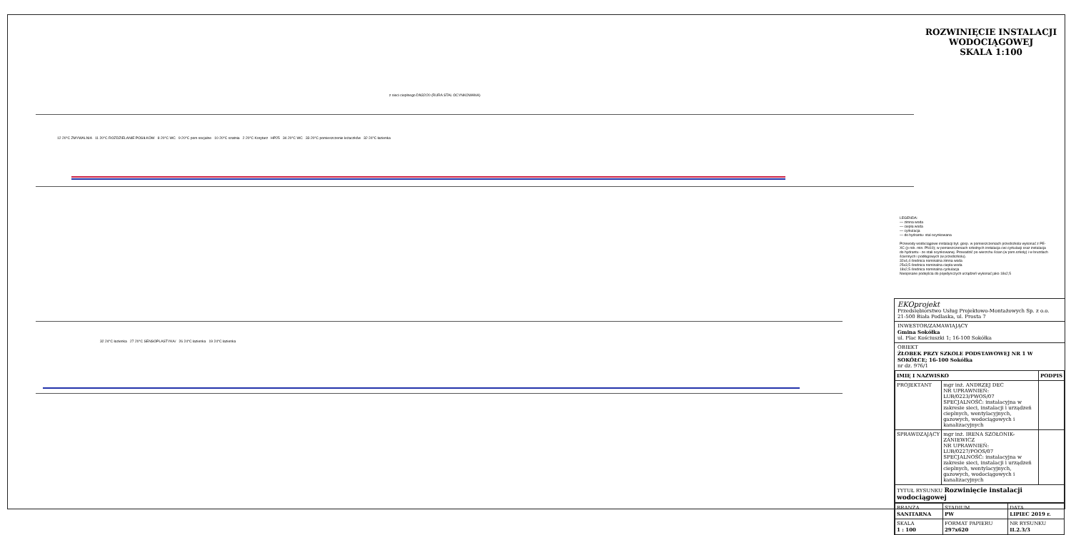ROZWINIĘCIE INSTALACJI
WODOCIĄGOWEJ
SKALA 1:100
12 20°C ZMYWALNIA 11 20°C ROZDZIELANIE POSIŁKÓW 8 20°C WC 9 20°C pom socjalne 10 20°C szatnia 2 20°C Korytarz HP25 34 20°C WC 33 20°C pomieszczenie leżaczków 32 24°C łazienka
z sieci cieplnego DN32/20 (RURA STAL OCYNKOWANA)
32 24°C łazienka 27 20°C SENSOPLASTYKA/ 26 24°C łazienka 19 24°C łazienka
LEGENDA:
— zimna woda
— ciepła woda
— cyrkulacja
— do hydrantu- stal ocynkowana
Przewody wodociągowe instalacji byt. gosp. w pomieszczeniach przedszkola wykonać z PE-XC (p rob. min. PN10); w pomieszczeniach szkolnych instalacja cwi cyrkulacji oraz instalacja do hydrantu - ze stali ocynkowanej. Prowadzić po wierzchu ścian (w pom.szkoły) i w bruzdach ściennych i podłogowych (w przedszkolu).
32x4,4 średnica nominalna zimna woda
25x3,5 średnica nominalna ciepła woda
18x2,5 średnica nominalna cyrkulacja
Nieopisane podejścia do pojedynczych urządzeń wykonać jako 18x2,5
EKOprojekt
Przedsiębiorstwo Usług Projektowo-Montażowych Sp. z o.o.
21-500 Biała Podlaska, ul. Prosta 7
INWESTOR/ZAMAWIAJĄCY
Gmina Sokółka
ul. Plac Kościuszki 1; 16-100 Sokółka
OBIEKT
ŻŁOBEK PRZY SZKOLE PODSTAWOWEJ NR 1 W SOKÓŁCE; 16-100 Sokółka
nr dz. 976/1
| IMIĘ I NAZWISKO | | PODPIS |
| PROJEKTANT | mgr inż. ANDRZEJ DEC NR UPRAWNIEŃ: LUB/0223/PWOS/07 SPECJALNOŚĆ: instalacyjna w zakresie sieci, instalacji i urządzeń cieplnych, wentylacyjnych, gazowych, wodociągowych i kanalizacyjnych | |
| SPRAWDZAJĄCY | mgr inż. IRENA SZOŁONIK-ZANIEWICZ NR UPRAWNIEŃ: LUB/0227/POOS/07 SPECJALNOŚĆ: instalacyjna w zakresie sieci, instalacji i urządzeń cieplnych, wentylacyjnych, gazowych, wodociągowych i kanalizacyjnych | |
| TYTUŁ RYSUNKU Rozwinięcie instalacji wodociągowej | | |
| BRANŻA SANITARNA | STADIUM PW | DATA LIPIEC 2019 r. |
| SKALA 1 : 100 | FORMAT PAPIERU 297x620 | NR RYSUNKU II.2.3/3 |